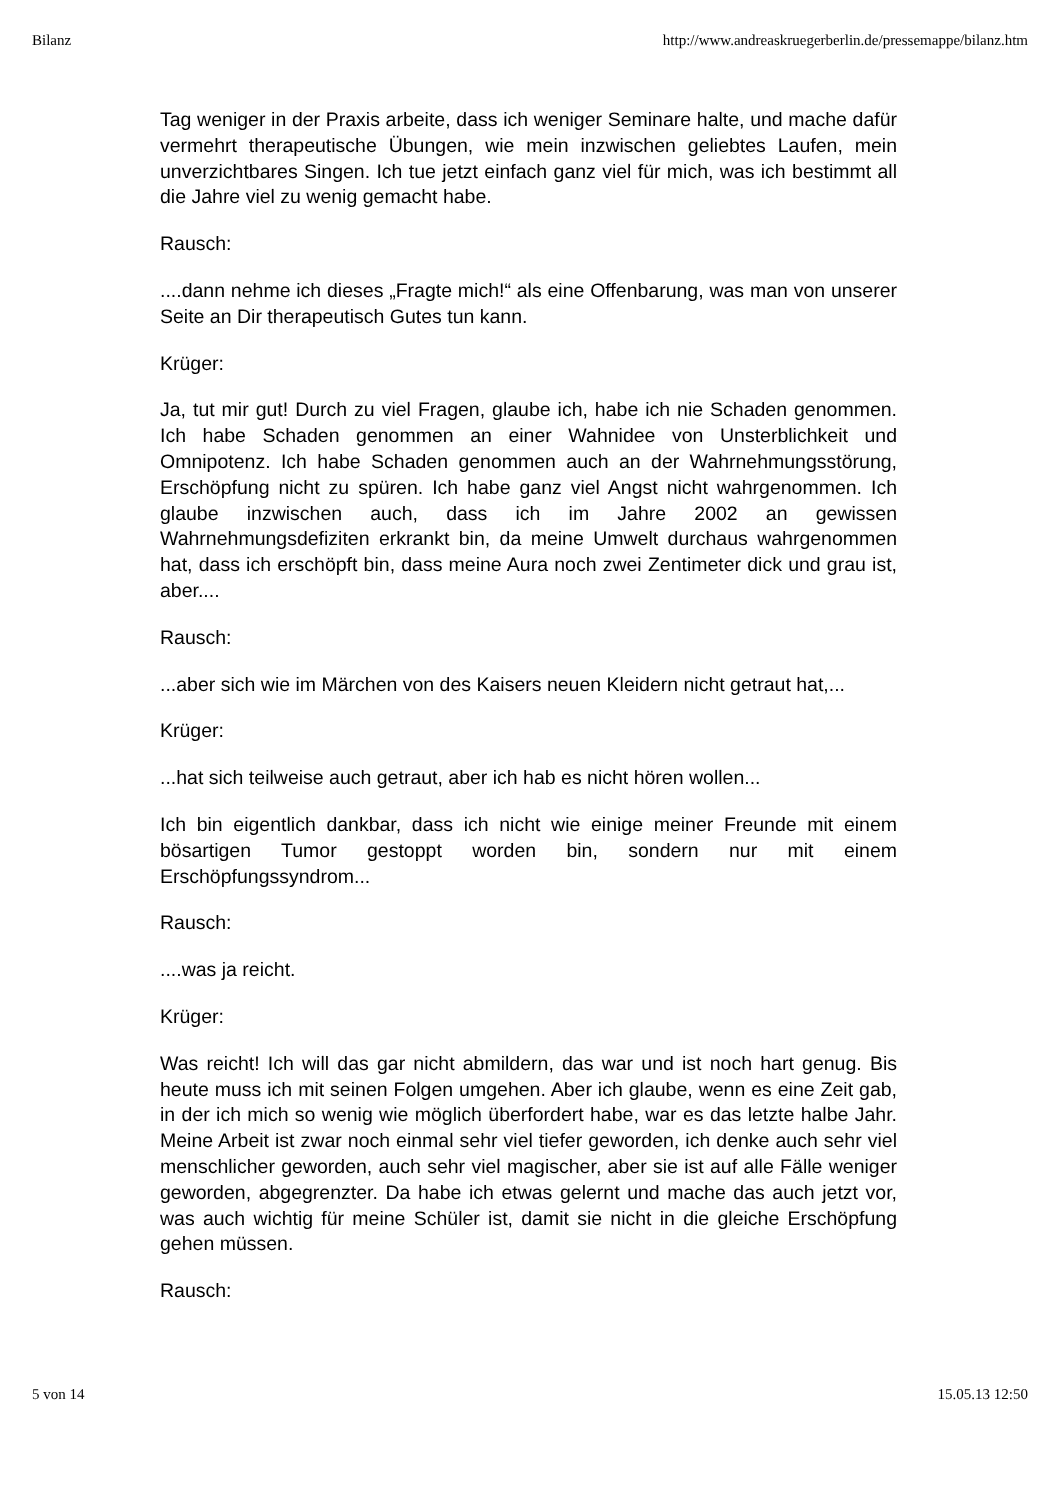Bilanz http://www.andreaskruegerberlin.de/pressemappe/bilanz.htm
Tag weniger in der Praxis arbeite, dass ich weniger Seminare halte, und mache dafür vermehrt therapeutische Übungen, wie mein inzwischen geliebtes Laufen, mein unverzichtbares Singen. Ich tue jetzt einfach ganz viel für mich, was ich bestimmt all die Jahre viel zu wenig gemacht habe.
Rausch:
....dann nehme ich dieses „Fragte mich!“ als eine Offenbarung, was man von unserer Seite an Dir therapeutisch Gutes tun kann.
Krüger:
Ja, tut mir gut! Durch zu viel Fragen, glaube ich, habe ich nie Schaden genommen. Ich habe Schaden genommen an einer Wahnidee von Unsterblichkeit und Omnipotenz. Ich habe Schaden genommen auch an der Wahrnehmungsstörung, Erschöpfung nicht zu spüren. Ich habe ganz viel Angst nicht wahrgenommen. Ich glaube inzwischen auch, dass ich im Jahre 2002 an gewissen Wahrnehmungsdefiziten erkrankt bin, da meine Umwelt durchaus wahrgenommen hat, dass ich erschöpft bin, dass meine Aura noch zwei Zentimeter dick und grau ist, aber....
Rausch:
...aber sich wie im Märchen von des Kaisers neuen Kleidern nicht getraut hat,...
Krüger:
...hat sich teilweise auch getraut, aber ich hab es nicht hören wollen...
Ich bin eigentlich dankbar, dass ich nicht wie einige meiner Freunde mit einem bösartigen Tumor gestoppt worden bin, sondern nur mit einem Erschöpfungssyndrom...
Rausch:
....was ja reicht.
Krüger:
Was reicht! Ich will das gar nicht abmildern, das war und ist noch hart genug. Bis heute muss ich mit seinen Folgen umgehen. Aber ich glaube, wenn es eine Zeit gab, in der ich mich so wenig wie möglich überfordert habe, war es das letzte halbe Jahr. Meine Arbeit ist zwar noch einmal sehr viel tiefer geworden, ich denke auch sehr viel menschlicher geworden, auch sehr viel magischer, aber sie ist auf alle Fälle weniger geworden, abgegrenzter. Da habe ich etwas gelernt und mache das auch jetzt vor, was auch wichtig für meine Schüler ist, damit sie nicht in die gleiche Erschöpfung gehen müssen.
Rausch:
5 von 14 15.05.13 12:50